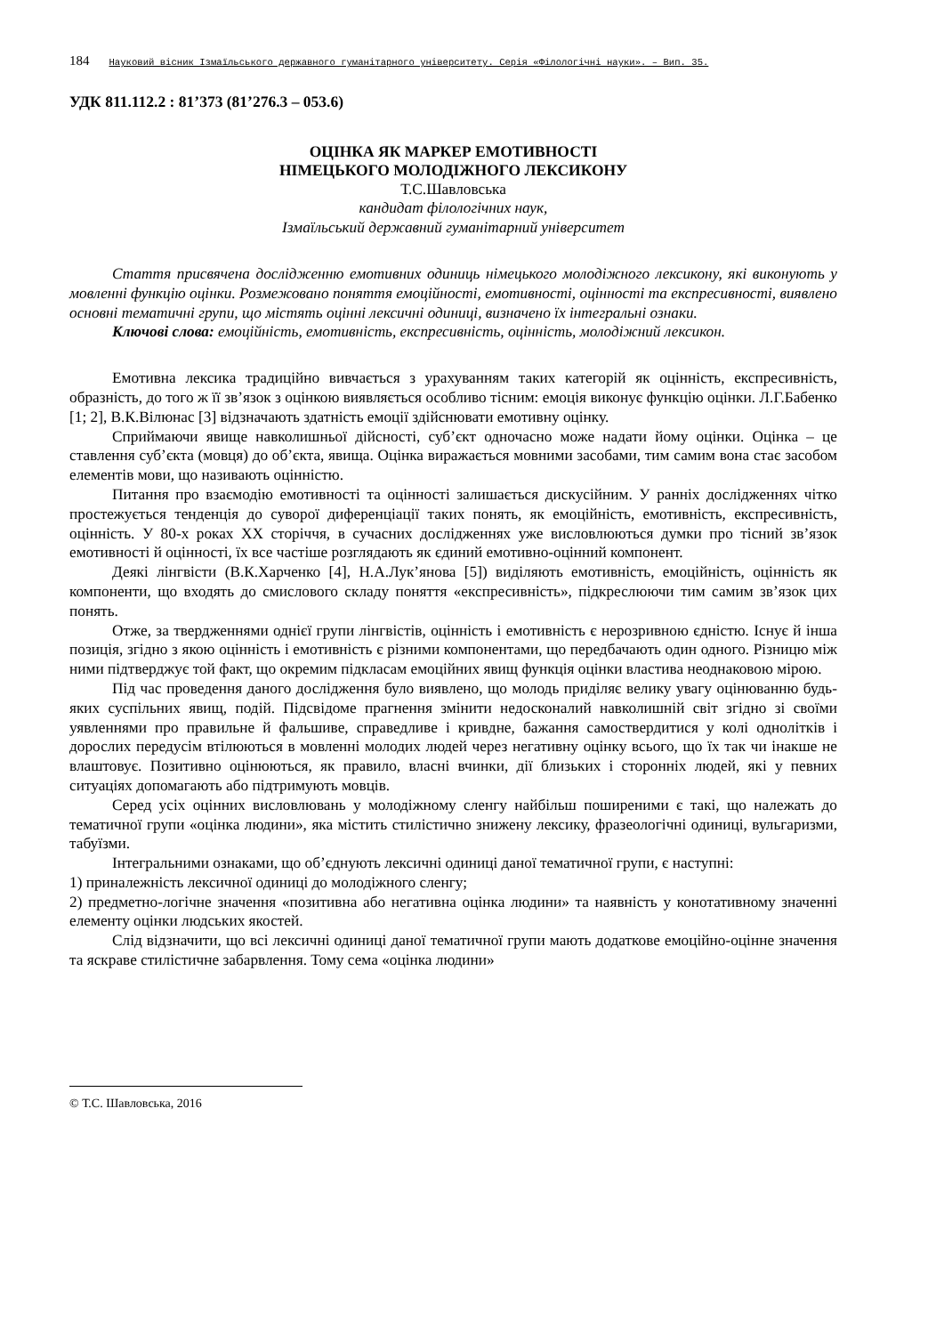184 Науковий вісник Ізмаїльського державного гуманітарного університету. Серія «Філологічні науки». – Вип. 35.
УДК 811.112.2 : 81’373 (81’276.3 – 053.6)
ОЦІНКА ЯК МАРКЕР ЕМОТИВНОСТІ
НІМЕЦЬКОГО МОЛОДІЖНОГО ЛЕКСИКОНУ
Т.С.Шавловська
кандидат філологічних наук,
Ізмаїльський державний гуманітарний університет
Стаття присвячена дослідженню емотивних одиниць німецького молодіжного лексикону, які виконують у мовленні функцію оцінки. Розмежовано поняття емоційності, емотивності, оцінності та експресивності, виявлено основні тематичні групи, що містять оцінні лексичні одиниці, визначено їх інтегральні ознаки.
Ключові слова: емоційність, емотивність, експресивність, оцінність, молодіжний лексикон.
Емотивна лексика традиційно вивчається з урахуванням таких категорій як оцінність, експресивність, образність, до того ж її зв’язок з оцінкою виявляється особливо тісним: емоція виконує функцію оцінки. Л.Г.Бабенко [1; 2], В.К.Вілюнас [3] відзначають здатність емоції здійснювати емотивну оцінку.
Сприймаючи явище навколишньої дійсності, суб’єкт одночасно може надати йому оцінки. Оцінка – це ставлення суб’єкта (мовця) до об’єкта, явища. Оцінка виражається мовними засобами, тим самим вона стає засобом елементів мови, що називають оцінністю.
Питання про взаємодію емотивності та оцінності залишається дискусійним. У ранніх дослідженнях чітко простежується тенденція до суворої диференціації таких понять, як емоційність, емотивність, експресивність, оцінність. У 80-х роках XX сторіччя, в сучасних дослідженнях уже висловлюються думки про тісний зв’язок емотивності й оцінності, їх все частіше розглядають як єдиний емотивно-оцінний компонент.
Деякі лінгвісти (В.К.Харченко [4], Н.А.Лук’янова [5]) виділяють емотивність, емоційність, оцінність як компоненти, що входять до смислового складу поняття «експресивність», підкреслюючи тим самим зв’язок цих понять.
Отже, за твердженнями однієї групи лінгвістів, оцінність і емотивність є нерозривною єдністю. Існує й інша позиція, згідно з якою оцінність і емотивність є різними компонентами, що передбачають один одного. Різницю між ними підтверджує той факт, що окремим підкласам емоційних явищ функція оцінки властива неоднаковою мірою.
Під час проведення даного дослідження було виявлено, що молодь приділяє велику увагу оцінюванню будь-яких суспільних явищ, подій. Підсвідоме прагнення змінити недосконалий навколишній світ згідно зі своїми уявленнями про правильне й фальшиве, справедливе і кривдне, бажання самоствердитися у колі однолітків і дорослих передусім втілюються в мовленні молодих людей через негативну оцінку всього, що їх так чи інакше не влаштовує. Позитивно оцінюються, як правило, власні вчинки, дії близьких і сторонніх людей, які у певних ситуаціях допомагають або підтримують мовців.
Серед усіх оцінних висловлювань у молодіжному сленгу найбільш поширеними є такі, що належать до тематичної групи «оцінка людини», яка містить стилістично знижену лексику, фразеологічні одиниці, вульгаризми, табуїзми.
Інтегральними ознаками, що об’єднують лексичні одиниці даної тематичної групи, є наступні:
1) приналежність лексичної одиниці до молодіжного сленгу;
2) предметно-логічне значення «позитивна або негативна оцінка людини» та наявність у конотативному значенні елементу оцінки людських якостей.
Слід відзначити, що всі лексичні одиниці даної тематичної групи мають додаткове емоційно-оцінне значення та яскраве стилістичне забарвлення. Тому сема «оцінка людини»
© Т.С. Шавловська, 2016